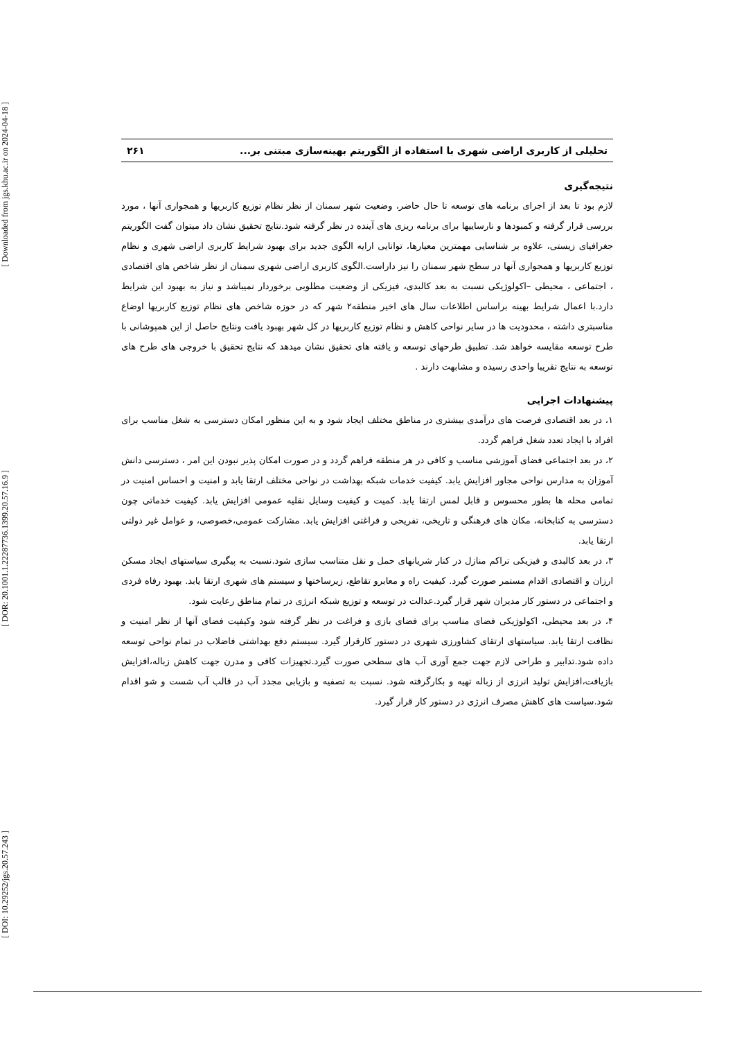[ Downloaded from jgs.khu.ac.ir on 2024-04-18 ]
[ DOR: 20.1001.1.22287736.1399.20.57.16.9 ]
[ DOI: 10.29252/jgs.20.57.243 ]
تحلیلی از کاربری اراضی شهری با استفاده از الگوریتم بهینه‌سازی مبتنی بر... ۲۶۱
نتیجه‌گیری
لازم بود تا بعد از اجرای برنامه های توسعه تا حال حاضر، وضعیت شهر سمنان از نظر نظام توزیع کاربریها و همجواری آنها ، مورد بررسی قرار گرفته و کمبودها و نارساییها برای برنامه ریزی های آینده در نظر گرفته شود.نتایج تحقیق نشان داد میتوان گفت الگوریتم جغرافیای زیستی، علاوه بر شناسایی مهمترین معیارها، توانایی ارایه الگوی جدید برای بهبود شرایط کاربری اراضی شهری و نظام توزیع کاربریها و همجواری آنها در سطح شهر سمنان را نیز داراست.الگوی کاربری اراضی شهری سمنان از نظر شاخص های اقتصادی ، اجتماعی ، محیطی –اکولوژیکی نسبت به بعد کالبدی، فیزیکی از وضعیت مطلوبی برخوردار نمیباشد و نیاز به بهبود این شرایط دارد.با اعمال شرایط بهینه براساس اطلاعات سال های اخیر منطقه۲ شهر که در حوزه شاخص های نظام توزیع کاربریها اوضاع مناسبتری داشته ، محدودیت ها در سایر نواحی کاهش و نظام توزیع کاربریها در کل شهر بهبود یافت ونتایج حاصل از این همپوشانی با طرح توسعه مقایسه خواهد شد. تطبیق طرحهای توسعه و یافته های تحقیق نشان میدهد که نتایج تحقیق با خروجی های طرح های توسعه به نتایج تقریبا واحدی رسیده و مشابهت دارند .
پیشنهادات اجرایی
۱، در بعد اقتصادی فرصت های درآمدی بیشتری در مناطق مختلف ایجاد شود و به این منظور امکان دسترسی به شغل مناسب برای افراد با ایجاد تعدد شغل فراهم گردد.
۲، در بعد اجتماعی فضای آموزشی مناسب و کافی در هر منطقه فراهم گردد و در صورت امکان پذیر نبودن این امر ، دسترسی دانش آموزان به مدارس نواحی مجاور افزایش یابد. کیفیت خدمات شبکه بهداشت در نواحی مختلف ارتقا یابد و امنیت و احساس امنیت در تمامی محله ها بطور محسوس و قابل لمس ارتقا یابد. کمیت و کیفیت وسایل نقلیه عمومی افزایش یابد. کیفیت خدماتی چون دسترسی به کتابخانه، مکان های فرهنگی و تاریخی، تفریحی و فراغتی افزایش یابد. مشارکت عمومی،خصوصی، و عوامل غیر دولتی ارتقا یابد.
۳، در بعد کالبدی و فیزیکی تراکم منازل در کنار شریانهای حمل و نقل متناسب سازی شود.نسبت به پیگیری سیاستهای ایجاد مسکن ارزان و اقتصادی اقدام مستمر صورت گیرد. کیفیت راه و معابرو تقاطع، زیرساختها و سیستم های شهری ارتقا یابد. بهبود رفاه فردی و اجتماعی در دستور کار مدیران شهر قرار گیرد.عدالت در توسعه و توزیع شبکه انرژی در تمام مناطق رعایت شود.
۴، در بعد محیطی، اکولوژیکی فضای مناسب برای فضای بازی و فراغت در نظر گرفته شود وکیفیت فضای آنها از نظر امنیت و نظافت ارتقا یابد. سیاستهای ارتقای کشاورزی شهری در دستور کارقرار گیرد. سیستم دفع بهداشتی فاضلاب در تمام نواحی توسعه داده شود.تدابیر و طراحی لازم جهت جمع آوری آب های سطحی صورت گیرد.تجهیزات کافی و مدرن جهت کاهش زباله،افزایش بازیافت،افزایش تولید انرزی از زباله تهیه و بکارگرفته شود. نسبت به تصفیه و بازیابی مجدد آب در قالب آب شست و شو اقدام شود.سیاست های کاهش مصرف انرژی در دستور کار قرار گیرد.